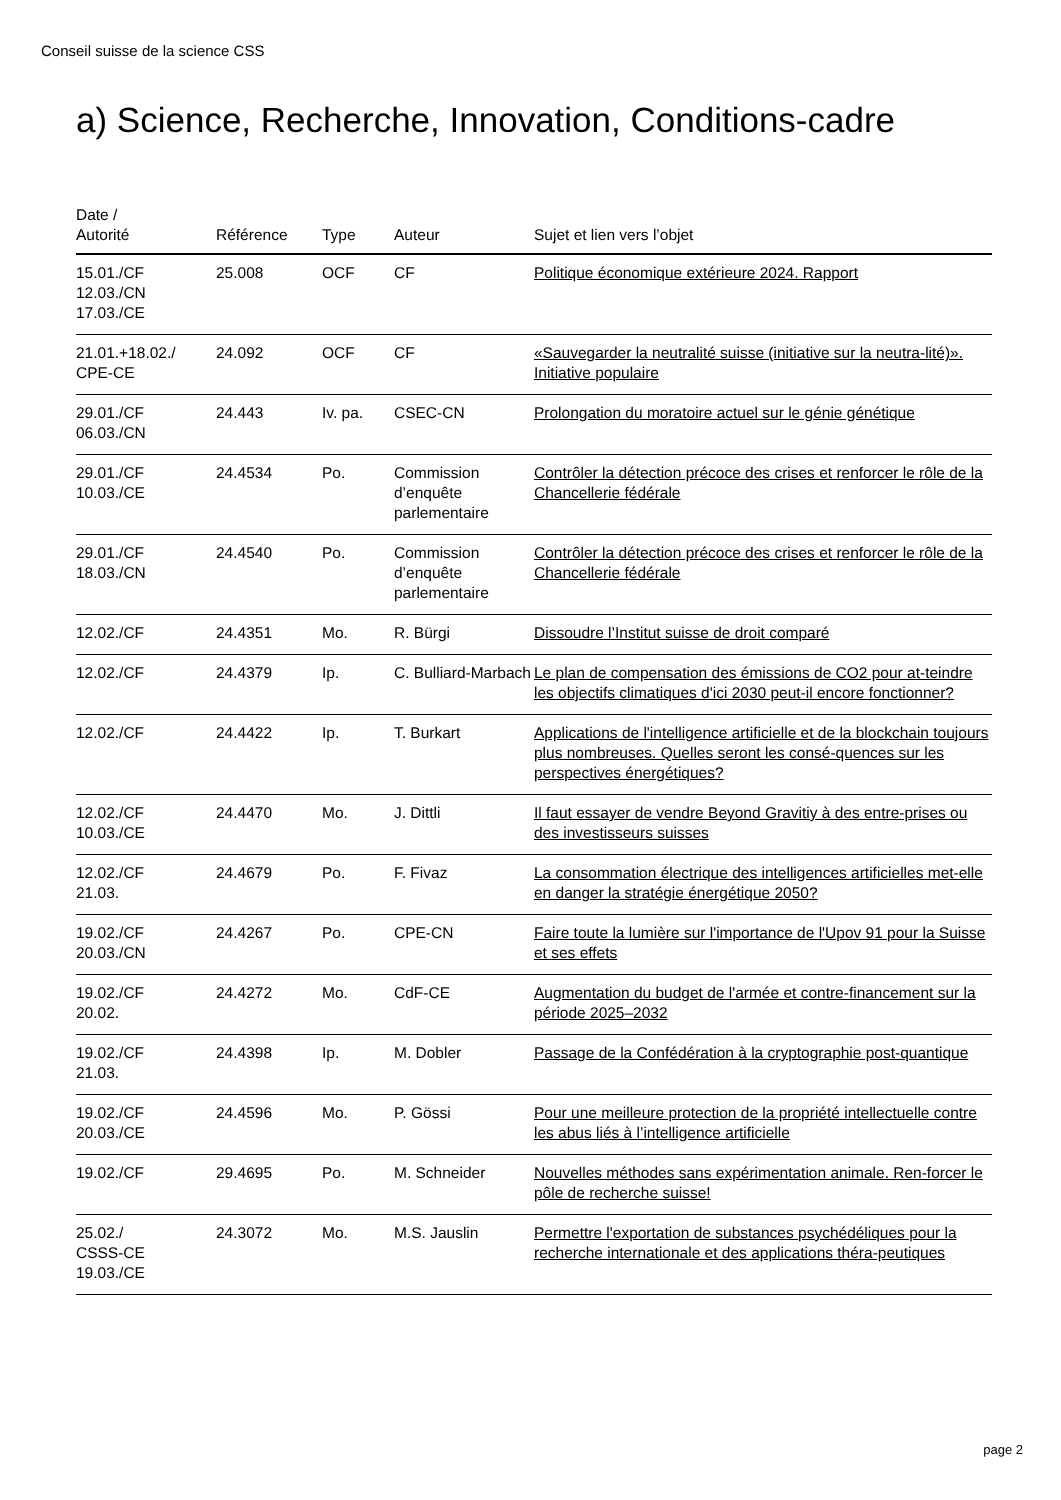Conseil suisse de la science CSS
a) Science, Recherche, Innovation, Conditions-cadre
| Date / Autorité | Référence | Type | Auteur | Sujet et lien vers l’objet |
| --- | --- | --- | --- | --- |
| 15.01./CF 12.03./CN 17.03./CE | 25.008 | OCF | CF | Politique économique extérieure 2024. Rapport |
| 21.01.+18.02./ CPE-CE | 24.092 | OCF | CF | «Sauvegarder la neutralité suisse (initiative sur la neutra-lité)». Initiative populaire |
| 29.01./CF 06.03./CN | 24.443 | Iv. pa. | CSEC-CN | Prolongation du moratoire actuel sur le génie génétique |
| 29.01./CF 10.03./CE | 24.4534 | Po. | Commission d’enquête parlementaire | Contrôler la détection précoce des crises et renforcer le rôle de la Chancellerie fédérale |
| 29.01./CF 18.03./CN | 24.4540 | Po. | Commission d’enquête parlementaire | Contrôler la détection précoce des crises et renforcer le rôle de la Chancellerie fédérale |
| 12.02./CF | 24.4351 | Mo. | R. Bürgi | Dissoudre l’Institut suisse de droit comparé |
| 12.02./CF | 24.4379 | Ip. | C. Bulliard-Marbach | Le plan de compensation des émissions de CO2 pour at-teindre les objectifs climatiques d'ici 2030 peut-il encore fonctionner? |
| 12.02./CF | 24.4422 | Ip. | T. Burkart | Applications de l'intelligence artificielle et de la blockchain toujours plus nombreuses. Quelles seront les consé-quences sur les perspectives énergétiques? |
| 12.02./CF 10.03./CE | 24.4470 | Mo. | J. Dittli | Il faut essayer de vendre Beyond Gravitiy à des entre-prises ou des investisseurs suisses |
| 12.02./CF 21.03. | 24.4679 | Po. | F. Fivaz | La consommation électrique des intelligences artificielles met-elle en danger la stratégie énergétique 2050? |
| 19.02./CF 20.03./CN | 24.4267 | Po. | CPE-CN | Faire toute la lumière sur l'importance de l'Upov 91 pour la Suisse et ses effets |
| 19.02./CF 20.02. | 24.4272 | Mo. | CdF-CE | Augmentation du budget de l'armée et contre-financement sur la période 2025–2032 |
| 19.02./CF 21.03. | 24.4398 | Ip. | M. Dobler | Passage de la Confédération à la cryptographie post-quantique |
| 19.02./CF 20.03./CE | 24.4596 | Mo. | P. Gössi | Pour une meilleure protection de la propriété intellectuelle contre les abus liés à l’intelligence artificielle |
| 19.02./CF | 29.4695 | Po. | M. Schneider | Nouvelles méthodes sans expérimentation animale. Ren-forcer le pôle de recherche suisse! |
| 25.02./ CSSS-CE 19.03./CE | 24.3072 | Mo. | M.S. Jauslin | Permettre l'exportation de substances psychédéliques pour la recherche internationale et des applications théra-peutiques |
page 2